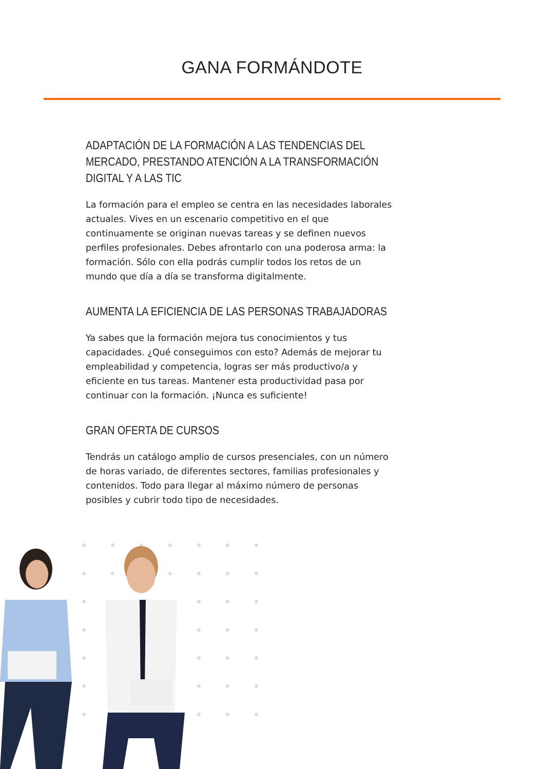GANA FORMÁNDOTE
ADAPTACIÓN DE LA FORMACIÓN A LAS TENDENCIAS DEL MERCADO, PRESTANDO ATENCIÓN A LA TRANSFORMACIÓN DIGITAL Y A LAS TIC
La formación para el empleo se centra en las necesidades laborales actuales. Vives en un escenario competitivo en el que continuamente se originan nuevas tareas y se definen nuevos perfiles profesionales. Debes afrontarlo con una poderosa arma: la formación. Sólo con ella podrás cumplir todos los retos de un mundo que día a día se transforma digitalmente.
AUMENTA LA EFICIENCIA DE LAS PERSONAS TRABAJADORAS
Ya sabes que la formación mejora tus conocimientos y tus capacidades. ¿Qué conseguimos con esto? Además de mejorar tu empleabilidad y competencia, logras ser más productivo/a y eficiente en tus tareas. Mantener esta productividad pasa por continuar con la formación. ¡Nunca es suficiente!
GRAN OFERTA DE CURSOS
Tendrás un catálogo amplio de cursos presenciales, con un número de horas variado, de diferentes sectores, familias profesionales y contenidos. Todo para llegar al máximo número de personas posibles y cubrir todo tipo de necesidades.